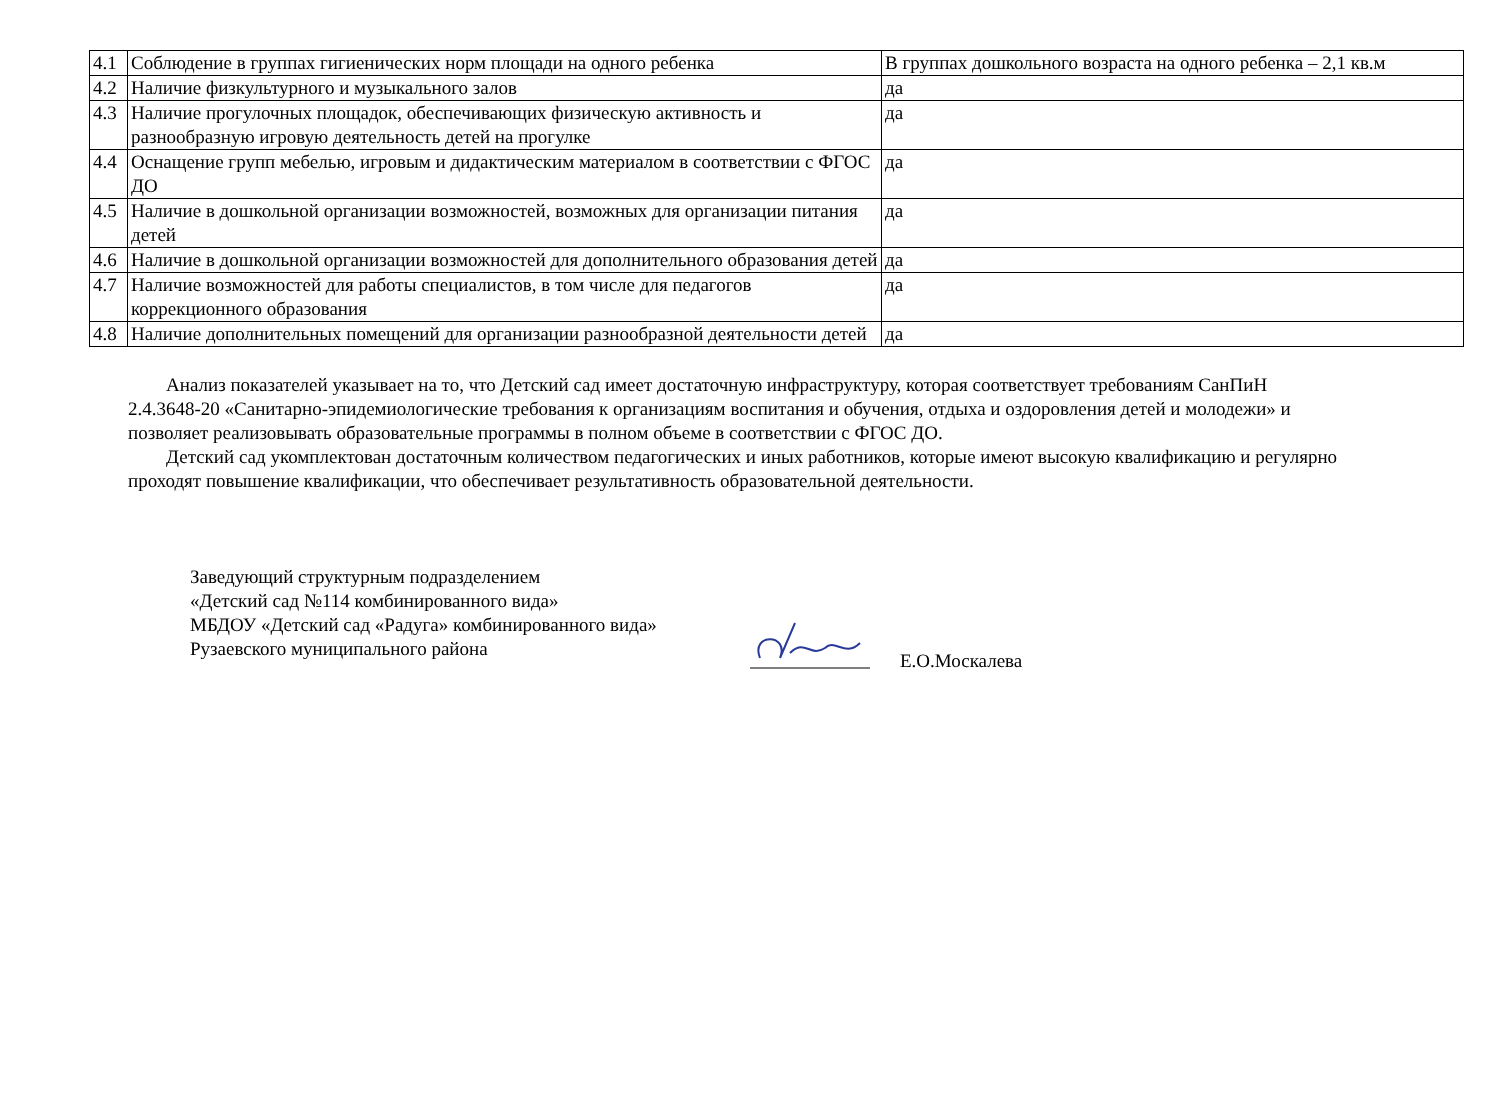| 4.1 | Соблюдение в группах гигиенических норм площади на одного ребенка | В группах дошкольного возраста на одного ребенка – 2,1 кв.м |
| 4.2 | Наличие физкультурного и музыкального залов | да |
| 4.3 | Наличие прогулочных площадок, обеспечивающих физическую активность и разнообразную игровую деятельность детей на прогулке | да |
| 4.4 | Оснащение групп мебелью, игровым и дидактическим материалом в соответствии с ФГОС ДО | да |
| 4.5 | Наличие в дошкольной организации возможностей, возможных для организации питания детей | да |
| 4.6 | Наличие в дошкольной организации возможностей для дополнительного образования детей | да |
| 4.7 | Наличие возможностей для работы специалистов, в том числе для педагогов коррекционного образования | да |
| 4.8 | Наличие дополнительных помещений для организации разнообразной деятельности детей | да |
Анализ показателей указывает на то, что Детский сад имеет достаточную инфраструктуру, которая соответствует требованиям СанПиН 2.4.3648-20 «Санитарно-эпидемиологические требования к организациям воспитания и обучения, отдыха и оздоровления детей и молодежи» и позволяет реализовывать образовательные программы в полном объеме в соответствии с ФГОС ДО.
Детский сад укомплектован достаточным количеством педагогических и иных работников, которые имеют высокую квалификацию и регулярно проходят повышение квалификации, что обеспечивает результативность образовательной деятельности.
Заведующий структурным подразделением
«Детский сад №114 комбинированного вида»
МБДОУ «Детский сад «Радуга» комбинированного вида»
Рузаевского муниципального района
Е.О.Москалева